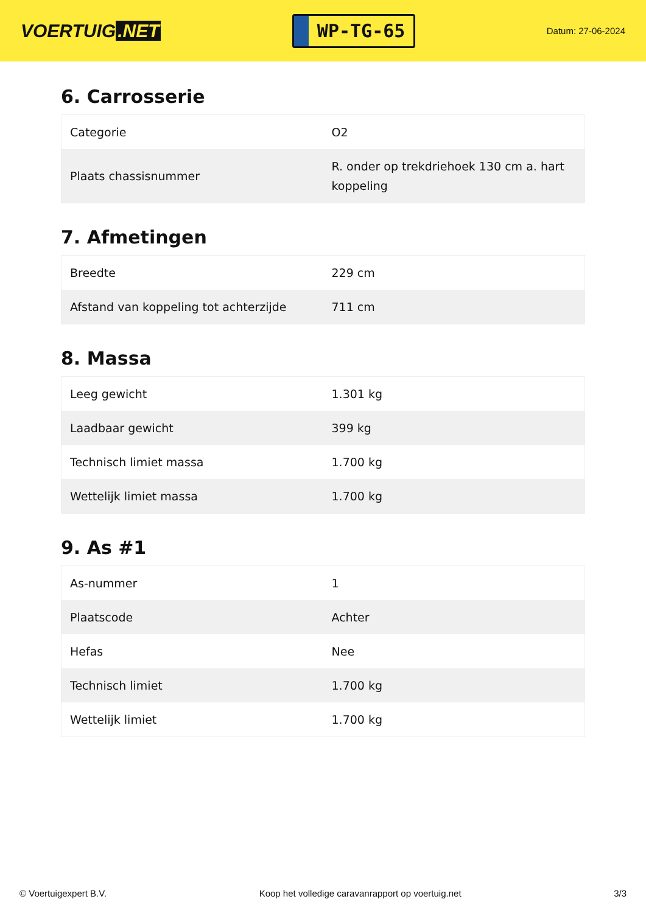VOERTUIG.NET
WP-TG-65
Datum: 27-06-2024
6. Carrosserie
| Categorie | O2 |
| Plaats chassisnummer | R. onder op trekdriehoek 130 cm a. hart koppeling |
7. Afmetingen
| Breedte | 229 cm |
| Afstand van koppeling tot achterzijde | 711 cm |
8. Massa
| Leeg gewicht | 1.301 kg |
| Laadbaar gewicht | 399 kg |
| Technisch limiet massa | 1.700 kg |
| Wettelijk limiet massa | 1.700 kg |
9. As #1
| As-nummer | 1 |
| Plaatscode | Achter |
| Hefas | Nee |
| Technisch limiet | 1.700 kg |
| Wettelijk limiet | 1.700 kg |
© Voertuigexpert B.V. Koop het volledige caravanrapport op voertuig.net 3/3